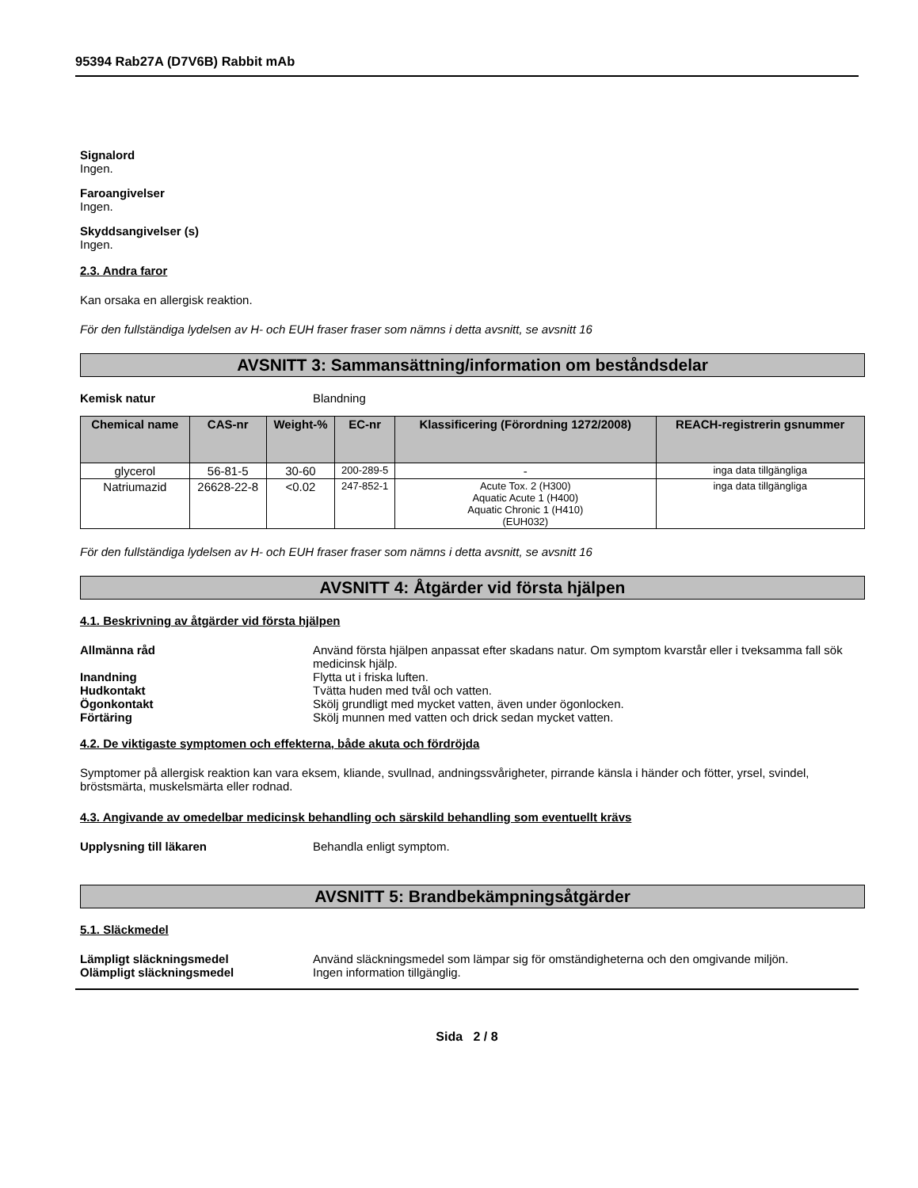95394 Rab27A (D7V6B) Rabbit mAb
Signalord
Ingen.
Faroangivelser
Ingen.
Skyddsangivelser (s)
Ingen.
2.3. Andra faror
Kan orsaka en allergisk reaktion.
För den fullständiga lydelsen av H- och EUH fraser fraser som nämns i detta avsnitt, se avsnitt 16
AVSNITT 3: Sammansättning/information om beståndsdelar
Kemisk natur Blandning
| Chemical name | CAS-nr | Weight-% | EC-nr | Klassificering (Förordning 1272/2008) | REACH-registrerin gsnummer |
| --- | --- | --- | --- | --- | --- |
| glycerol | 56-81-5 | 30-60 | 200-289-5 | - | inga data tillgängliga |
| Natriumazid | 26628-22-8 | <0.02 | 247-852-1 | Acute Tox. 2 (H300) Aquatic Acute 1 (H400) Aquatic Chronic 1 (H410) (EUH032) | inga data tillgängliga |
För den fullständiga lydelsen av H- och EUH fraser fraser som nämns i detta avsnitt, se avsnitt 16
AVSNITT 4: Åtgärder vid första hjälpen
4.1. Beskrivning av åtgärder vid första hjälpen
Allmänna råd Använd första hjälpen anpassat efter skadans natur. Om symptom kvarstår eller i tveksamma fall sök medicinsk hjälp.
Inandning Flytta ut i friska luften.
Hudkontakt Tvätta huden med tvål och vatten.
Ögonkontakt Skölj grundligt med mycket vatten, även under ögonlocken.
Förtäring Skölj munnen med vatten och drick sedan mycket vatten.
4.2. De viktigaste symptomen och effekterna, både akuta och fördröjda
Symptomer på allergisk reaktion kan vara eksem, kliande, svullnad, andningssvårigheter, pirrande känsla i händer och fötter, yrsel, svindel, bröstsmärta, muskelsmärta eller rodnad.
4.3. Angivande av omedelbar medicinsk behandling och särskild behandling som eventuellt krävs
Upplysning till läkaren Behandla enligt symptom.
AVSNITT 5: Brandbekämpningsåtgärder
5.1. Släckmedel
Lämpligt släckningsmedel Använd släckningsmedel som lämpar sig för omständigheterna och den omgivande miljön.
Olämpligt släckningsmedel Ingen information tillgänglig.
Sida 2 / 8